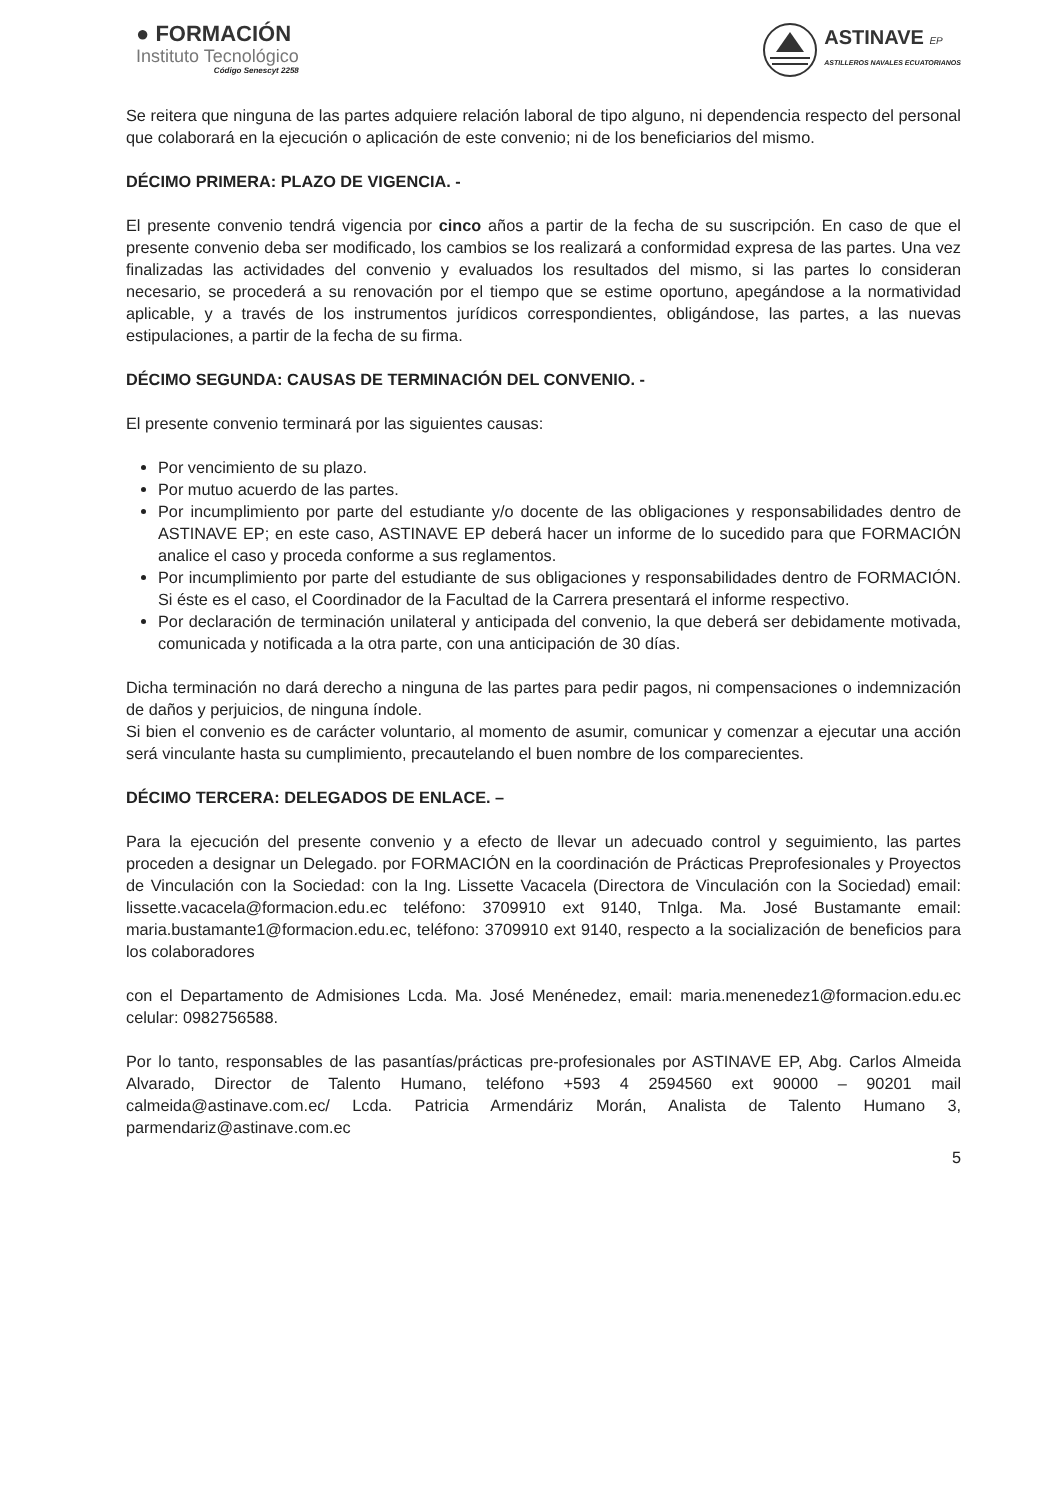● FORMACIÓN
Instituto Tecnológico
Código Senescyt 2258
ASTINAVE EP
ASTILLEROS NAVALES ECUATORIANOS
Se reitera que ninguna de las partes adquiere relación laboral de tipo alguno, ni dependencia respecto del personal que colaborará en la ejecución o aplicación de este convenio; ni de los beneficiarios del mismo.
DÉCIMO PRIMERA: PLAZO DE VIGENCIA. -
El presente convenio tendrá vigencia por cinco años a partir de la fecha de su suscripción. En caso de que el presente convenio deba ser modificado, los cambios se los realizará a conformidad expresa de las partes. Una vez finalizadas las actividades del convenio y evaluados los resultados del mismo, si las partes lo consideran necesario, se procederá a su renovación por el tiempo que se estime oportuno, apegándose a la normatividad aplicable, y a través de los instrumentos jurídicos correspondientes, obligándose, las partes, a las nuevas estipulaciones, a partir de la fecha de su firma.
DÉCIMO SEGUNDA: CAUSAS DE TERMINACIÓN DEL CONVENIO. -
El presente convenio terminará por las siguientes causas:
Por vencimiento de su plazo.
Por mutuo acuerdo de las partes.
Por incumplimiento por parte del estudiante y/o docente de las obligaciones y responsabilidades dentro de ASTINAVE EP; en este caso, ASTINAVE EP deberá hacer un informe de lo sucedido para que FORMACIÓN analice el caso y proceda conforme a sus reglamentos.
Por incumplimiento por parte del estudiante de sus obligaciones y responsabilidades dentro de FORMACIÓN. Si éste es el caso, el Coordinador de la Facultad de la Carrera presentará el informe respectivo.
Por declaración de terminación unilateral y anticipada del convenio, la que deberá ser debidamente motivada, comunicada y notificada a la otra parte, con una anticipación de 30 días.
Dicha terminación no dará derecho a ninguna de las partes para pedir pagos, ni compensaciones o indemnización de daños y perjuicios, de ninguna índole.
Si bien el convenio es de carácter voluntario, al momento de asumir, comunicar y comenzar a ejecutar una acción será vinculante hasta su cumplimiento, precautelando el buen nombre de los comparecientes.
DÉCIMO TERCERA: DELEGADOS DE ENLACE. –
Para la ejecución del presente convenio y a efecto de llevar un adecuado control y seguimiento, las partes proceden a designar un Delegado. por FORMACIÓN en la coordinación de Prácticas Preprofesionales y Proyectos de Vinculación con la Sociedad: con la Ing. Lissette Vacacela (Directora de Vinculación con la Sociedad) email: lissette.vacacela@formacion.edu.ec teléfono: 3709910 ext 9140, Tnlga. Ma. José Bustamante email: maria.bustamante1@formacion.edu.ec, teléfono: 3709910 ext 9140, respecto a la socialización de beneficios para los colaboradores
con el Departamento de Admisiones Lcda. Ma. José Menénedez, email: maria.menenedez1@formacion.edu.ec celular: 0982756588.
Por lo tanto, responsables de las pasantías/prácticas pre-profesionales por ASTINAVE EP, Abg. Carlos Almeida Alvarado, Director de Talento Humano, teléfono +593 4 2594560 ext 90000 – 90201 mail calmeida@astinave.com.ec/ Lcda. Patricia Armendáriz Morán, Analista de Talento Humano 3, parmendariz@astinave.com.ec
5